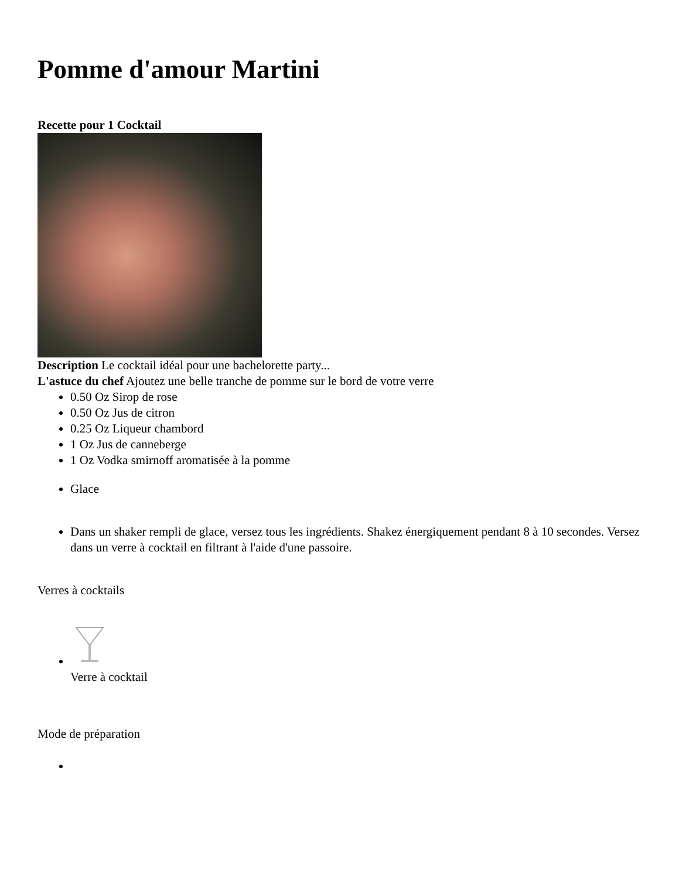Pomme d'amour Martini
Recette pour 1 Cocktail
Description Le cocktail idéal pour une bachelorette party...
L'astuce du chef Ajoutez une belle tranche de pomme sur le bord de votre verre
0.50 Oz Sirop de rose
0.50 Oz Jus de citron
0.25 Oz Liqueur chambord
1 Oz Jus de canneberge
1 Oz Vodka smirnoff aromatisée à la pomme
Glace
Dans un shaker rempli de glace, versez tous les ingrédients. Shakez énergiquement pendant 8 à 10 secondes. Versez dans un verre à cocktail en filtrant à l'aide d'une passoire.
Verres à cocktails
Verre à cocktail
Mode de préparation